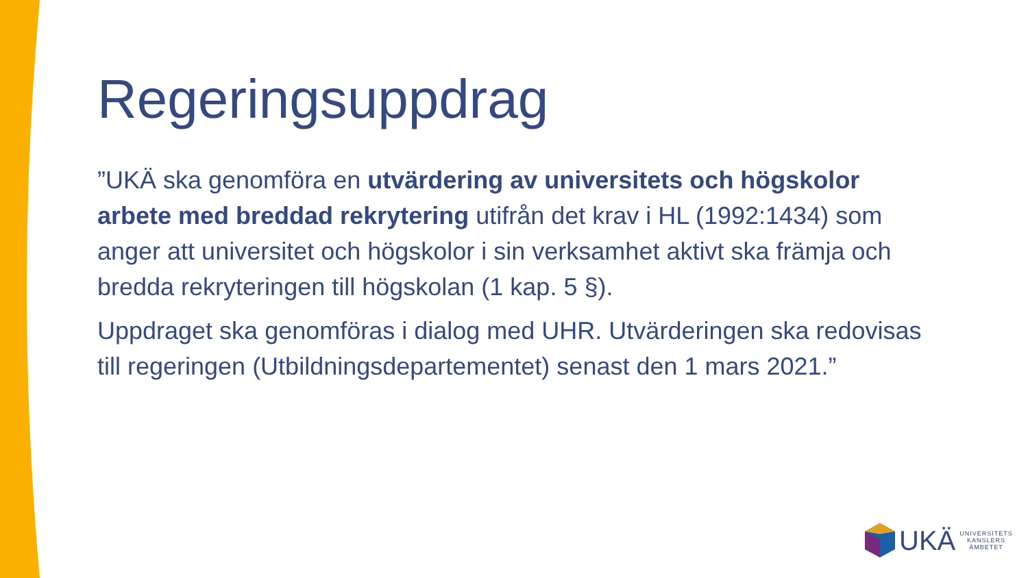Regeringsuppdrag
”UKÄ ska genomföra en utvärdering av universitets och högskolor arbete med breddad rekrytering utifrån det krav i HL (1992:1434) som anger att universitet och högskolor i sin verksamhet aktivt ska främja och bredda rekryteringen till högskolan (1 kap. 5 §).
Uppdraget ska genomföras i dialog med UHR. Utvärderingen ska redovisas till regeringen (Utbildningsdepartementet) senast den 1 mars 2021.”
UKÄ
UNIVERSITETS
KANSLERS
ÄMBETET